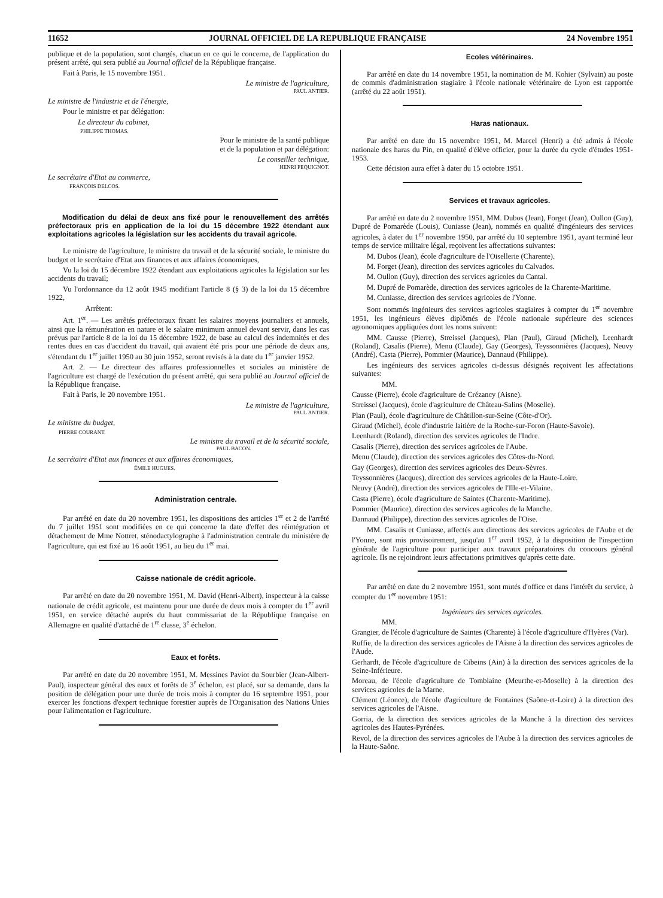11652 JOURNAL OFFICIEL DE LA REPUBLIQUE FRANÇAISE 24 Novembre 1951
publique et de la population, sont chargés, chacun en ce qui le concerne, de l'application du présent arrêté, qui sera publié au Journal officiel de la République française.
Fait à Paris, le 15 novembre 1951.
Le ministre de l'agriculture,
PAUL ANTIER.
Le ministre de l'industrie et de l'énergie,
Pour le ministre et par délégation:
Le directeur du cabinet,
PHILIPPE THOMAS.
Pour le ministre de la santé publique
et de la population et par délégation:
Le conseiller technique,
HENRI PEQUIGNOT.
Le secrétaire d'Etat au commerce,
FRANÇOIS DELCOS.
Modification du délai de deux ans fixé pour le renouvellement des arrêtés préfectoraux pris en application de la loi du 15 décembre 1922 étendant aux exploitations agricoles la législation sur les accidents du travail agricole.
Le ministre de l'agriculture, le ministre du travail et de la sécurité sociale, le ministre du budget et le secrétaire d'Etat aux finances et aux affaires économiques,
Vu la loi du 15 décembre 1922 étendant aux exploitations agricoles la législation sur les accidents du travail;
Vu l'ordonnance du 12 août 1945 modifiant l'article 8 (§ 3) de la loi du 15 décembre 1922,
Arrêtent:
Art. 1<sup>er</sup>. — Les arrêtés préfectoraux fixant les salaires moyens journaliers et annuels, ainsi que la rémunération en nature et le salaire minimum annuel devant servir, dans les cas prévus par l'article 8 de la loi du 15 décembre 1922, de base au calcul des indemnités et des rentes dues en cas d'accident du travail, qui avaient été pris pour une période de deux ans, s'étendant du 1<sup>er</sup> juillet 1950 au 30 juin 1952, seront revisés à la date du 1<sup>er</sup> janvier 1952.
Art. 2. — Le directeur des affaires professionnelles et sociales au ministère de l'agriculture est chargé de l'exécution du présent arrêté, qui sera publié au Journal officiel de la République française.
Fait à Paris, le 20 novembre 1951.
Le ministre de l'agriculture,
PAUL ANTIER.
Le ministre du budget,
PIERRE COURANT.
Le ministre du travail et de la sécurité sociale,
PAUL BACON.
Le secrétaire d'Etat aux finances et aux affaires économiques,
ÉMILE HUGUES.
Administration centrale.
Par arrêté en date du 20 novembre 1951, les dispositions des articles 1<sup>er</sup> et 2 de l'arrêté du 7 juillet 1951 sont modifiées en ce qui concerne la date d'effet des réintégration et détachement de Mme Nottret, sténodactylographe à l'administration centrale du ministère de l'agriculture, qui est fixé au 16 août 1951, au lieu du 1<sup>er</sup> mai.
Caisse nationale de crédit agricole.
Par arrêté en date du 20 novembre 1951, M. David (Henri-Albert), inspecteur à la caisse nationale de crédit agricole, est maintenu pour une durée de deux mois à compter du 1<sup>er</sup> avril 1951, en service détaché auprès du haut commissariat de la République française en Allemagne en qualité d'attaché de 1<sup>re</sup> classe, 3<sup>e</sup> échelon.
Eaux et forêts.
Par arrêté en date du 20 novembre 1951, M. Messines Paviot du Sourbier (Jean-Albert-Paul), inspecteur général des eaux et forêts de 3<sup>e</sup> échelon, est placé, sur sa demande, dans la position de délégation pour une durée de trois mois à compter du 16 septembre 1951, pour exercer les fonctions d'expert technique forestier auprès de l'Organisation des Nations Unies pour l'alimentation et l'agriculture.
Ecoles vétérinaires.
Par arrêté en date du 14 novembre 1951, la nomination de M. Kohier (Sylvain) au poste de commis d'administration stagiaire à l'école nationale vétérinaire de Lyon est rapportée (arrêté du 22 août 1951).
Haras nationaux.
Par arrêté en date du 15 novembre 1951, M. Marcel (Henri) a été admis à l'école nationale des haras du Pin, en qualité d'élève officier, pour la durée du cycle d'études 1951-1953.
Cette décision aura effet à dater du 15 octobre 1951.
Services et travaux agricoles.
Par arrêté en date du 2 novembre 1951, MM. Dubos (Jean), Forget (Jean), Oullon (Guy), Dupré de Pomarède (Louis), Cuniasse (Jean), nommés en qualité d'ingénieurs des services agricoles, à dater du 1<sup>er</sup> novembre 1950, par arrêté du 10 septembre 1951, ayant terminé leur temps de service militaire légal, reçoivent les affectations suivantes:
M. Dubos (Jean), école d'agriculture de l'Oisellerie (Charente).
M. Forget (Jean), direction des services agricoles du Calvados.
M. Oullon (Guy), direction des services agricoles du Cantal.
M. Dupré de Pomarède, direction des services agricoles de la Charente-Maritime.
M. Cuniasse, direction des services agricoles de l'Yonne.
Sont nommés ingénieurs des services agricoles stagiaires à compter du 1<sup>er</sup> novembre 1951, les ingénieurs élèves diplômés de l'école nationale supérieure des sciences agronomiques appliquées dont les noms suivent:
MM. Causse (Pierre), Streissel (Jacques), Plan (Paul), Giraud (Michel), Leenhardt (Roland), Casalis (Pierre), Menu (Claude), Gay (Georges), Teyssonnières (Jacques), Neuvy (André), Casta (Pierre), Pommier (Maurice), Dannaud (Philippe).
Les ingénieurs des services agricoles ci-dessus désignés reçoivent les affectations suivantes:
MM.
Causse (Pierre), école d'agriculture de Crézancy (Aisne).
Streissel (Jacques), école d'agriculture de Château-Salins (Moselle).
Plan (Paul), école d'agriculture de Châtillon-sur-Seine (Côte-d'Or).
Giraud (Michel), école d'industrie laitière de la Roche-sur-Foron (Haute-Savoie).
Leenhardt (Roland), direction des services agricoles de l'Indre.
Casalis (Pierre), direction des services agricoles de l'Aube.
Menu (Claude), direction des services agricoles des Côtes-du-Nord.
Gay (Georges), direction des services agricoles des Deux-Sèvres.
Teyssonnières (Jacques), direction des services agricoles de la Haute-Loire.
Neuvy (André), direction des services agricoles de l'Ille-et-Vilaine.
Casta (Pierre), école d'agriculture de Saintes (Charente-Maritime).
Pommier (Maurice), direction des services agricoles de la Manche.
Dannaud (Philippe), direction des services agricoles de l'Oise.
MM. Casalis et Cuniasse, affectés aux directions des services agricoles de l'Aube et de l'Yonne, sont mis provisoirement, jusqu'au 1<sup>er</sup> avril 1952, à la disposition de l'inspection générale de l'agriculture pour participer aux travaux préparatoires du concours général agricole. Ils ne rejoindront leurs affectations primitives qu'après cette date.
Par arrêté en date du 2 novembre 1951, sont mutés d'office et dans l'intérêt du service, à compter du 1<sup>er</sup> novembre 1951:
Ingénieurs des services agricoles.
MM.
Grangier, de l'école d'agriculture de Saintes (Charente) à l'école d'agriculture d'Hyères (Var).
Ruffie, de la direction des services agricoles de l'Aisne à la direction des services agricoles de l'Aude.
Gerhardt, de l'école d'agriculture de Cibeins (Ain) à la direction des services agricoles de la Seine-Inférieure.
Moreau, de l'école d'agriculture de Tomblaine (Meurthe-et-Moselle) à la direction des services agricoles de la Marne.
Clément (Léonce), de l'école d'agriculture de Fontaines (Saône-et-Loire) à la direction des services agricoles de l'Aisne.
Gorria, de la direction des services agricoles de la Manche à la direction des services agricoles des Hautes-Pyrénées.
Revol, de la direction des services agricoles de l'Aube à la direction des services agricoles de la Haute-Saône.